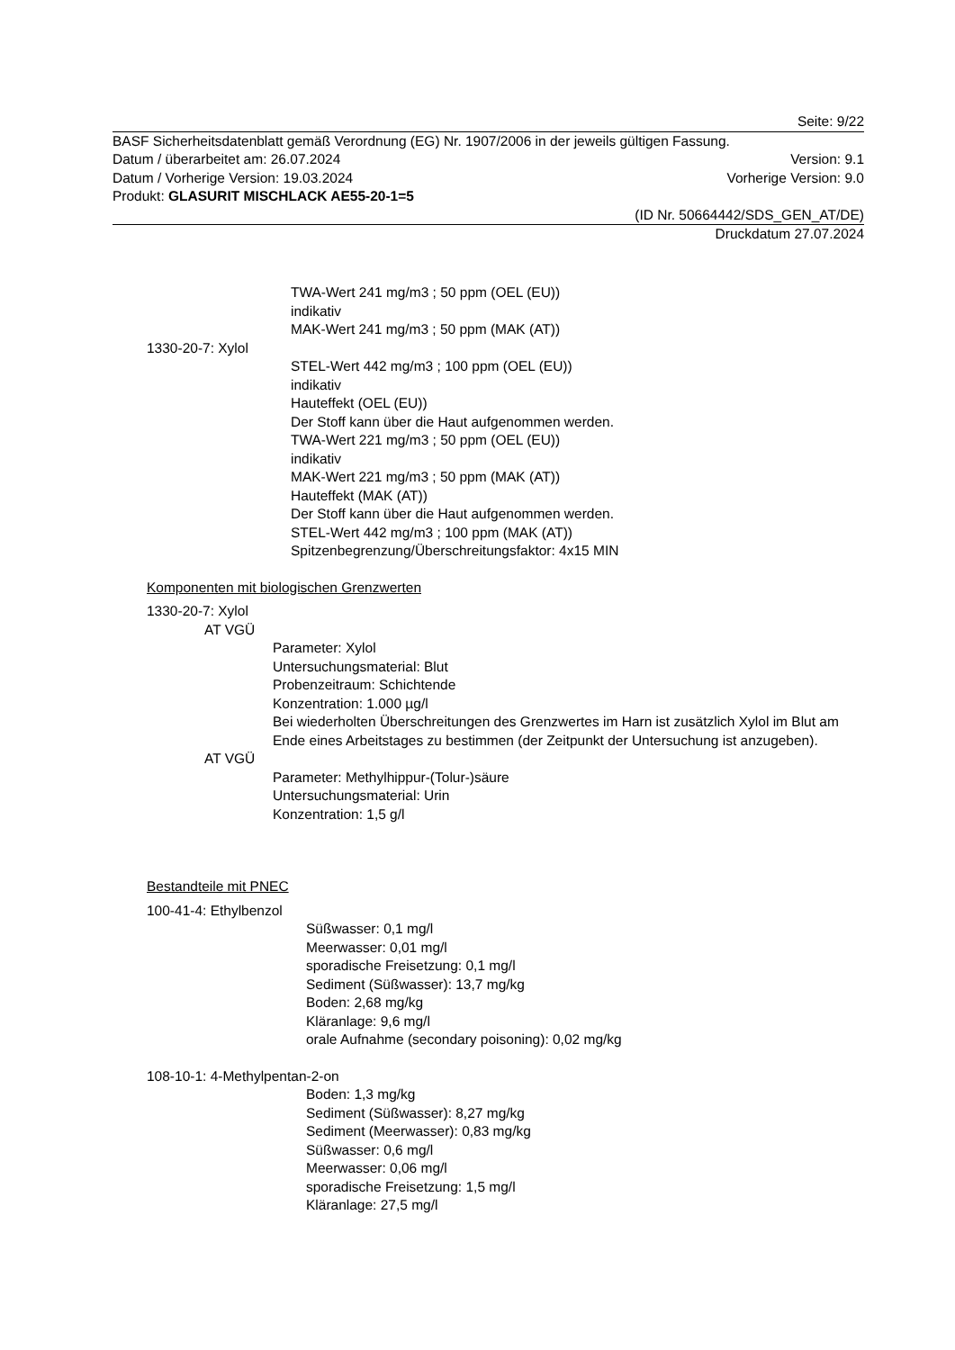Seite: 9/22
BASF Sicherheitsdatenblatt gemäß Verordnung (EG) Nr. 1907/2006 in der jeweils gültigen Fassung.
Datum / überarbeitet am: 26.07.2024 Version: 9.1
Datum / Vorherige Version: 19.03.2024 Vorherige Version: 9.0
Produkt: GLASURIT MISCHLACK AE55-20-1=5
(ID Nr. 50664442/SDS_GEN_AT/DE)
Druckdatum 27.07.2024
TWA-Wert 241 mg/m3 ; 50 ppm (OEL (EU))
indikativ
MAK-Wert 241 mg/m3 ; 50 ppm (MAK (AT))
1330-20-7: Xylol
STEL-Wert 442 mg/m3 ; 100 ppm (OEL (EU))
indikativ
Hauteffekt (OEL (EU))
Der Stoff kann über die Haut aufgenommen werden.
TWA-Wert 221 mg/m3 ; 50 ppm (OEL (EU))
indikativ
MAK-Wert 221 mg/m3 ; 50 ppm (MAK (AT))
Hauteffekt (MAK (AT))
Der Stoff kann über die Haut aufgenommen werden.
STEL-Wert 442 mg/m3 ; 100 ppm (MAK (AT))
Spitzenbegrenzung/Überschreitungsfaktor: 4x15 MIN
Komponenten mit biologischen Grenzwerten
1330-20-7: Xylol
AT VGÜ
Parameter: Xylol
Untersuchungsmaterial: Blut
Probenzeitraum: Schichtende
Konzentration: 1.000 µg/l
Bei wiederholten Überschreitungen des Grenzwertes im Harn ist zusätzlich Xylol im Blut am Ende eines Arbeitstages zu bestimmen (der Zeitpunkt der Untersuchung ist anzugeben).
AT VGÜ
Parameter: Methylhippur-(Tolur-)säure
Untersuchungsmaterial: Urin
Konzentration: 1,5 g/l
Bestandteile mit PNEC
100-41-4: Ethylbenzol
Süßwasser: 0,1 mg/l
Meerwasser: 0,01 mg/l
sporadische Freisetzung: 0,1 mg/l
Sediment (Süßwasser): 13,7 mg/kg
Boden: 2,68 mg/kg
Kläranlage: 9,6 mg/l
orale Aufnahme (secondary poisoning): 0,02 mg/kg
108-10-1: 4-Methylpentan-2-on
Boden: 1,3 mg/kg
Sediment (Süßwasser): 8,27 mg/kg
Sediment (Meerwasser): 0,83 mg/kg
Süßwasser: 0,6 mg/l
Meerwasser: 0,06 mg/l
sporadische Freisetzung: 1,5 mg/l
Kläranlage: 27,5 mg/l